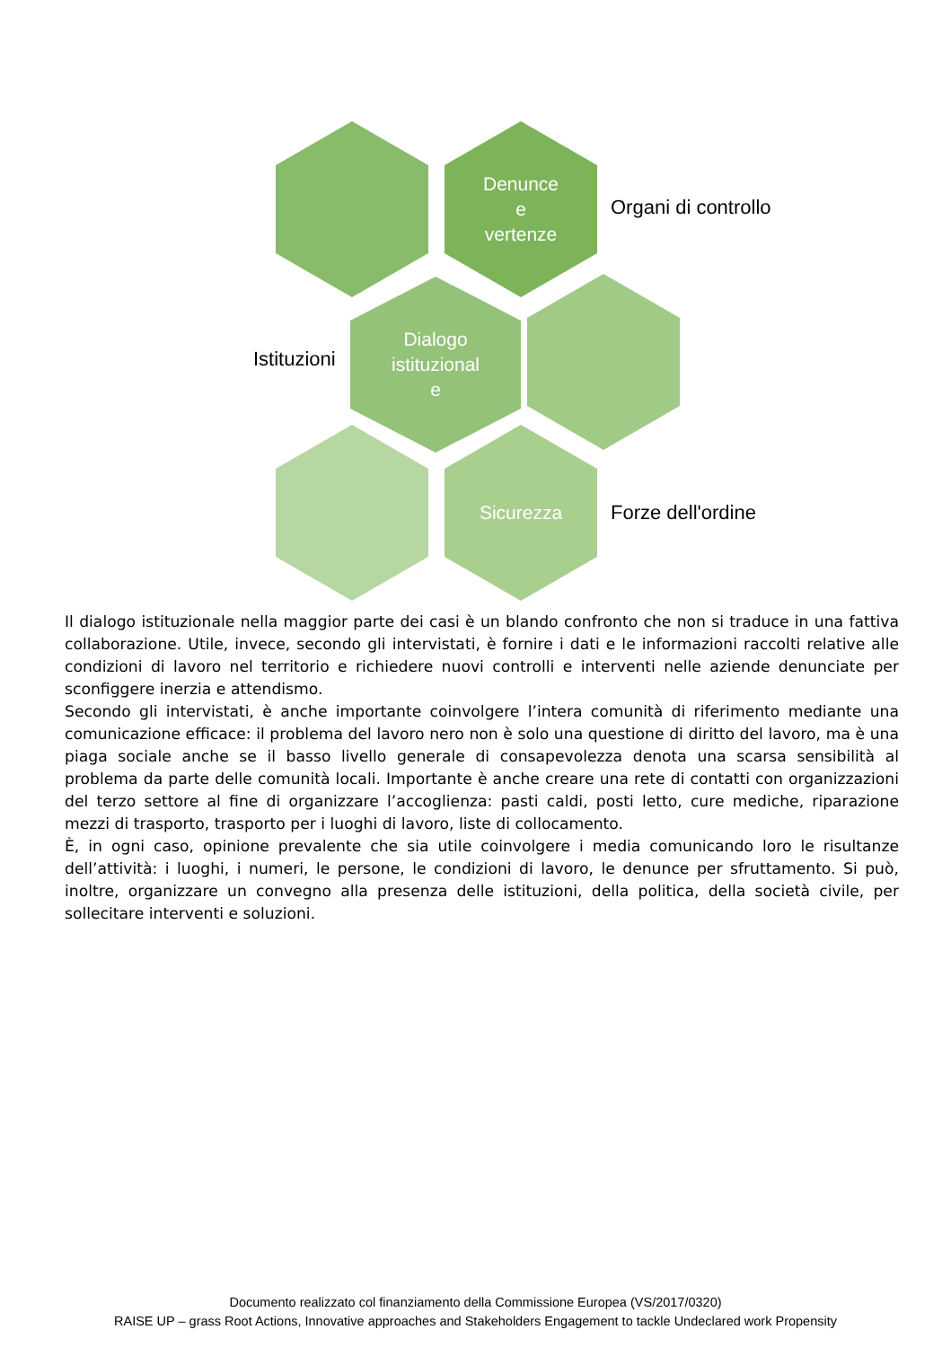Denunce
e
vertenze
Organi di controllo
Istituzioni
Dialogo
istituzional
e
Sicurezza
Forze dell'ordine
Il dialogo istituzionale nella maggior parte dei casi è un blando confronto che non si traduce in una fattiva collaborazione. Utile, invece, secondo gli intervistati, è fornire i dati e le informazioni raccolti relative alle condizioni di lavoro nel territorio e richiedere nuovi controlli e interventi nelle aziende denunciate per sconfiggere inerzia e attendismo.
Secondo gli intervistati, è anche importante coinvolgere l’intera comunità di riferimento mediante una comunicazione efficace: il problema del lavoro nero non è solo una questione di diritto del lavoro, ma è una piaga sociale anche se il basso livello generale di consapevolezza denota una scarsa sensibilità al problema da parte delle comunità locali. Importante è anche creare una rete di contatti con organizzazioni del terzo settore al fine di organizzare l’accoglienza: pasti caldi, posti letto, cure mediche, riparazione mezzi di trasporto, trasporto per i luoghi di lavoro, liste di collocamento.
È, in ogni caso, opinione prevalente che sia utile coinvolgere i media comunicando loro le risultanze dell’attività: i luoghi, i numeri, le persone, le condizioni di lavoro, le denunce per sfruttamento. Si può, inoltre, organizzare un convegno alla presenza delle istituzioni, della politica, della società civile, per sollecitare interventi e soluzioni.
Documento realizzato col finanziamento della Commissione Europea (VS/2017/0320)
RAISE UP – grass Root Actions, Innovative approaches and Stakeholders Engagement to tackle Undeclared work Propensity